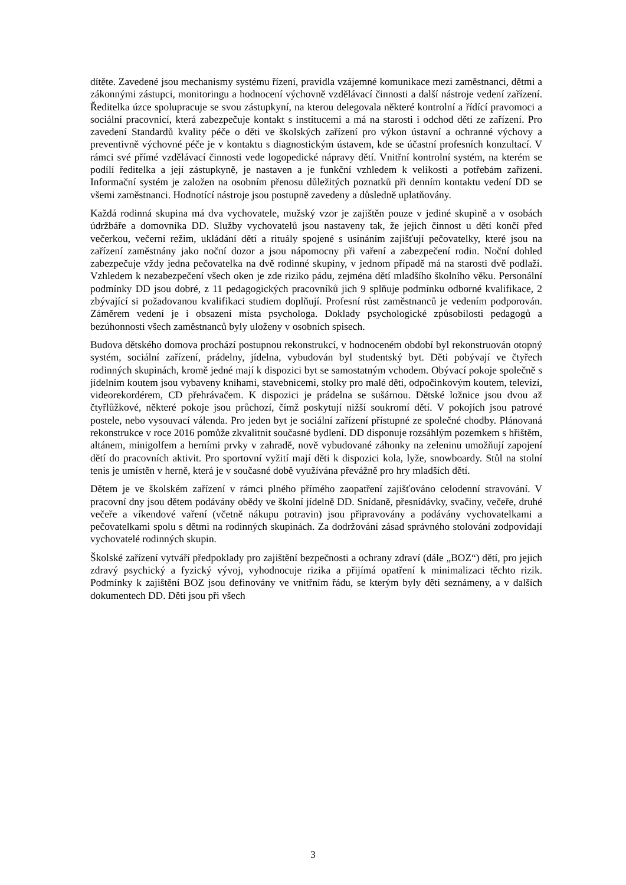dítěte. Zavedené jsou mechanismy systému řízení, pravidla vzájemné komunikace mezi zaměstnanci, dětmi a zákonnými zástupci, monitoringu a hodnocení výchovně vzdělávací činnosti a další nástroje vedení zařízení. Ředitelka úzce spolupracuje se svou zástupkyní, na kterou delegovala některé kontrolní a řídící pravomoci a sociální pracovnicí, která zabezpečuje kontakt s institucemi a má na starosti i odchod dětí ze zařízení. Pro zavedení Standardů kvality péče o děti ve školských zařízení pro výkon ústavní a ochranné výchovy a preventivně výchovné péče je v kontaktu s diagnostickým ústavem, kde se účastní profesních konzultací. V rámci své přímé vzdělávací činnosti vede logopedické nápravy dětí. Vnitřní kontrolní systém, na kterém se podílí ředitelka a její zástupkyně, je nastaven a je funkční vzhledem k velikosti a potřebám zařízení. Informační systém je založen na osobním přenosu důležitých poznatků při denním kontaktu vedení DD se všemi zaměstnanci. Hodnotící nástroje jsou postupně zavedeny a důsledně uplatňovány.
Každá rodinná skupina má dva vychovatele, mužský vzor je zajištěn pouze v jediné skupině a v osobách údržbáře a domovníka DD. Služby vychovatelů jsou nastaveny tak, že jejich činnost u dětí končí před večerkou, večerní režim, ukládání dětí a rituály spojené s usínáním zajišťují pečovatelky, které jsou na zařízení zaměstnány jako noční dozor a jsou nápomocny při vaření a zabezpečení rodin. Noční dohled zabezpečuje vždy jedna pečovatelka na dvě rodinné skupiny, v jednom případě má na starosti dvě podlaží. Vzhledem k nezabezpečení všech oken je zde riziko pádu, zejména dětí mladšího školního věku. Personální podmínky DD jsou dobré, z 11 pedagogických pracovníků jich 9 splňuje podmínku odborné kvalifikace, 2 zbývající si požadovanou kvalifikaci studiem doplňují. Profesní růst zaměstnanců je vedením podporován. Záměrem vedení je i obsazení místa psychologa. Doklady psychologické způsobilosti pedagogů a bezúhonnosti všech zaměstnanců byly uloženy v osobních spisech.
Budova dětského domova prochází postupnou rekonstrukcí, v hodnoceném období byl rekonstruován otopný systém, sociální zařízení, prádelny, jídelna, vybudován byl studentský byt. Děti pobývají ve čtyřech rodinných skupinách, kromě jedné mají k dispozici byt se samostatným vchodem. Obývací pokoje společně s jídelním koutem jsou vybaveny knihami, stavebnicemi, stolky pro malé děti, odpočinkovým koutem, televizí, videorekordérem, CD přehrávačem. K dispozici je prádelna se sušárnou. Dětské ložnice jsou dvou až čtyřlůžkové, některé pokoje jsou průchozí, čímž poskytují nižší soukromí dětí. V pokojích jsou patrové postele, nebo vysouvací válenda. Pro jeden byt je sociální zařízení přístupné ze společné chodby. Plánovaná rekonstrukce v roce 2016 pomůže zkvalitnit současné bydlení. DD disponuje rozsáhlým pozemkem s hřištěm, altánem, minigolfem a herními prvky v zahradě, nově vybudované záhonky na zeleninu umožňují zapojení dětí do pracovních aktivit. Pro sportovní vyžití mají děti k dispozici kola, lyže, snowboardy. Stůl na stolní tenis je umístěn v herně, která je v současné době využívána převážně pro hry mladších dětí.
Dětem je ve školském zařízení v rámci plného přímého zaopatření zajišťováno celodenní stravování. V pracovní dny jsou dětem podávány obědy ve školní jídelně DD. Snídaně, přesnídávky, svačiny, večeře, druhé večeře a víkendové vaření (včetně nákupu potravin) jsou připravovány a podávány vychovatelkami a pečovatelkami spolu s dětmi na rodinných skupinách. Za dodržování zásad správného stolování zodpovídají vychovatelé rodinných skupin.
Školské zařízení vytváří předpoklady pro zajištění bezpečnosti a ochrany zdraví (dále „BOZ“) dětí, pro jejich zdravý psychický a fyzický vývoj, vyhodnocuje rizika a přijímá opatření k minimalizaci těchto rizik. Podmínky k zajištění BOZ jsou definovány ve vnitřním řádu, se kterým byly děti seznámeny, a v dalších dokumentech DD. Děti jsou při všech
3